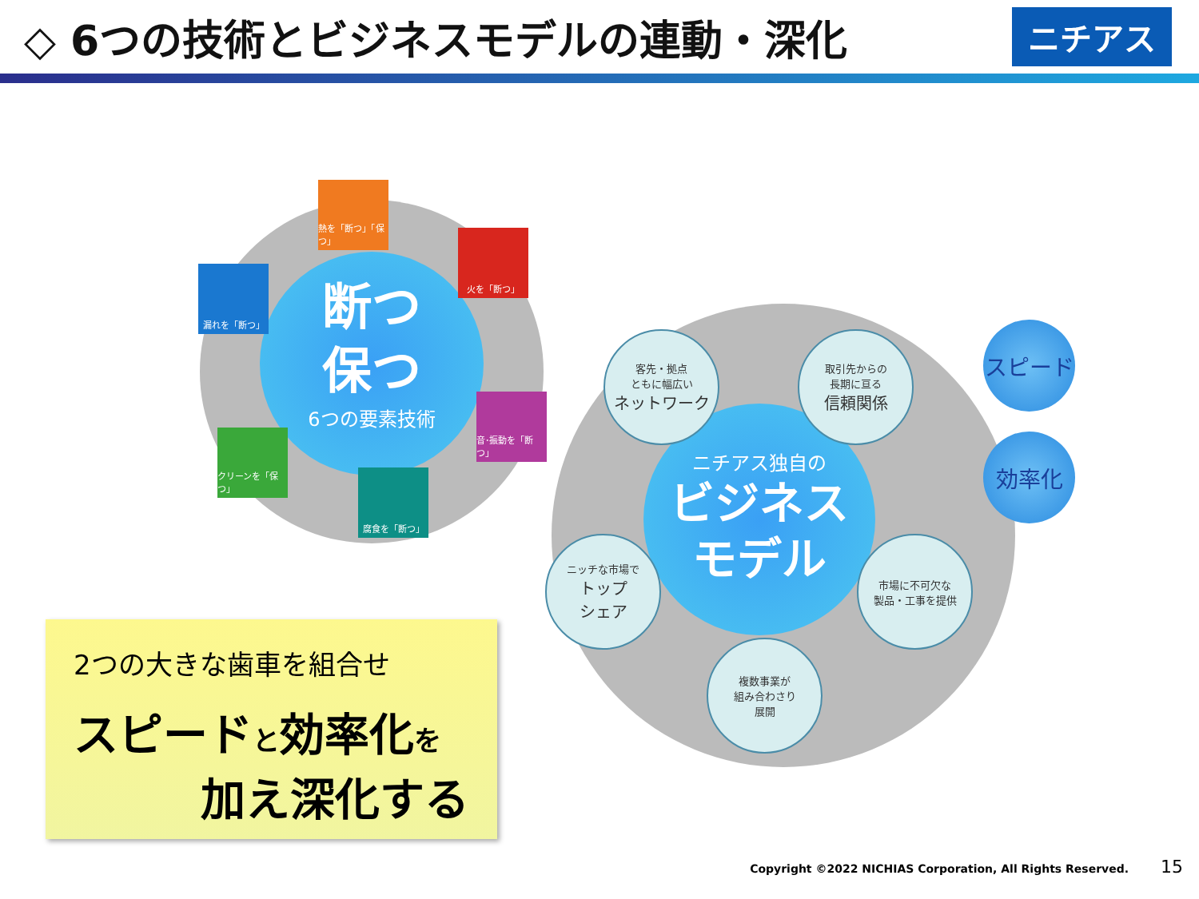◇ 6つの技術とビジネスモデルの連動・深化
ニチアス
断つ
保つ
6つの要素技術
熱を「断つ」「保つ」
火を「断つ」
漏れを「断つ」
音･振動を「断つ」
クリーンを「保つ」
腐食を「断つ」
ニチアス独自の
ビジネス
モデル
客先・拠点
ともに幅広い
ネットワーク
取引先からの
長期に亘る
信頼関係
ニッチな市場で
トップ
シェア
市場に不可欠な
製品・工事を提供
複数事業が
組み合わさり
展開
スピード
効率化
2つの大きな歯車を組合せ
スピードと効率化を
加え深化する
Copyright ©2022 NICHIAS Corporation, All Rights Reserved. 15